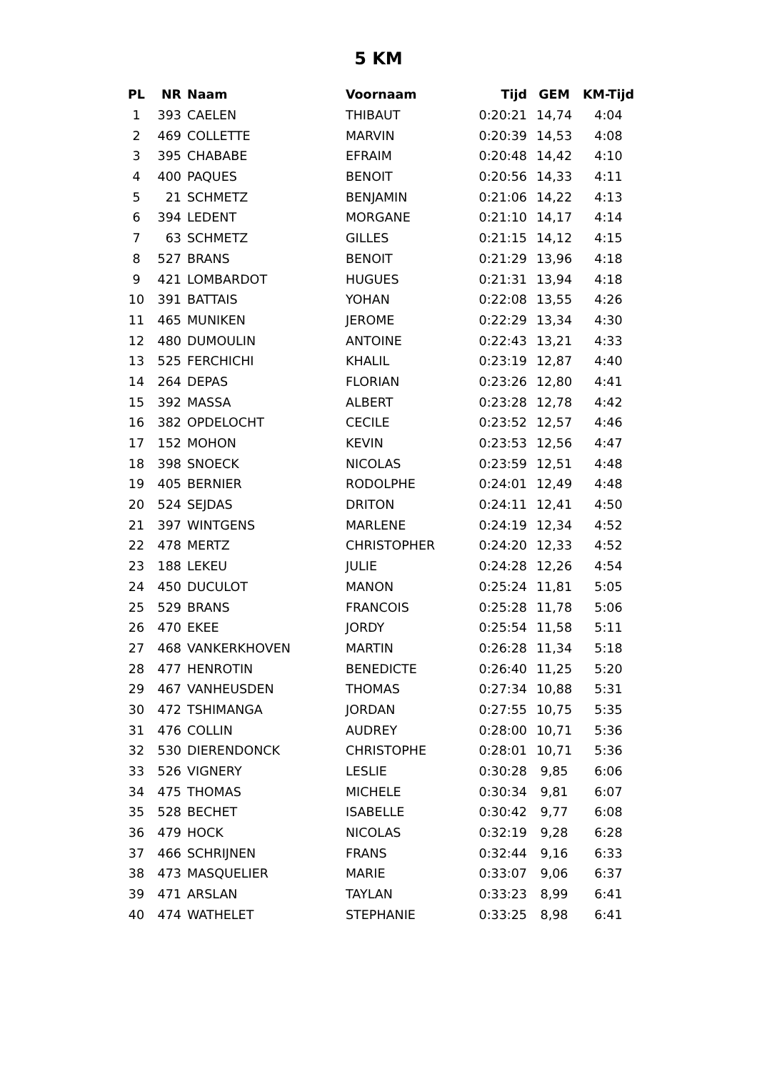5 KM
| PL | NR | Naam | Voornaam | Tijd | GEM | KM-Tijd |
| --- | --- | --- | --- | --- | --- | --- |
| 1 | 393 | CAELEN | THIBAUT | 0:20:21 | 14,74 | 4:04 |
| 2 | 469 | COLLETTE | MARVIN | 0:20:39 | 14,53 | 4:08 |
| 3 | 395 | CHABABE | EFRAIM | 0:20:48 | 14,42 | 4:10 |
| 4 | 400 | PAQUES | BENOIT | 0:20:56 | 14,33 | 4:11 |
| 5 | 21 | SCHMETZ | BENJAMIN | 0:21:06 | 14,22 | 4:13 |
| 6 | 394 | LEDENT | MORGANE | 0:21:10 | 14,17 | 4:14 |
| 7 | 63 | SCHMETZ | GILLES | 0:21:15 | 14,12 | 4:15 |
| 8 | 527 | BRANS | BENOIT | 0:21:29 | 13,96 | 4:18 |
| 9 | 421 | LOMBARDOT | HUGUES | 0:21:31 | 13,94 | 4:18 |
| 10 | 391 | BATTAIS | YOHAN | 0:22:08 | 13,55 | 4:26 |
| 11 | 465 | MUNIKEN | JEROME | 0:22:29 | 13,34 | 4:30 |
| 12 | 480 | DUMOULIN | ANTOINE | 0:22:43 | 13,21 | 4:33 |
| 13 | 525 | FERCHICHI | KHALIL | 0:23:19 | 12,87 | 4:40 |
| 14 | 264 | DEPAS | FLORIAN | 0:23:26 | 12,80 | 4:41 |
| 15 | 392 | MASSA | ALBERT | 0:23:28 | 12,78 | 4:42 |
| 16 | 382 | OPDELOCHT | CECILE | 0:23:52 | 12,57 | 4:46 |
| 17 | 152 | MOHON | KEVIN | 0:23:53 | 12,56 | 4:47 |
| 18 | 398 | SNOECK | NICOLAS | 0:23:59 | 12,51 | 4:48 |
| 19 | 405 | BERNIER | RODOLPHE | 0:24:01 | 12,49 | 4:48 |
| 20 | 524 | SEJDAS | DRITON | 0:24:11 | 12,41 | 4:50 |
| 21 | 397 | WINTGENS | MARLENE | 0:24:19 | 12,34 | 4:52 |
| 22 | 478 | MERTZ | CHRISTOPHER | 0:24:20 | 12,33 | 4:52 |
| 23 | 188 | LEKEU | JULIE | 0:24:28 | 12,26 | 4:54 |
| 24 | 450 | DUCULOT | MANON | 0:25:24 | 11,81 | 5:05 |
| 25 | 529 | BRANS | FRANCOIS | 0:25:28 | 11,78 | 5:06 |
| 26 | 470 | EKEE | JORDY | 0:25:54 | 11,58 | 5:11 |
| 27 | 468 | VANKERKHOVEN | MARTIN | 0:26:28 | 11,34 | 5:18 |
| 28 | 477 | HENROTIN | BENEDICTE | 0:26:40 | 11,25 | 5:20 |
| 29 | 467 | VANHEUSDEN | THOMAS | 0:27:34 | 10,88 | 5:31 |
| 30 | 472 | TSHIMANGA | JORDAN | 0:27:55 | 10,75 | 5:35 |
| 31 | 476 | COLLIN | AUDREY | 0:28:00 | 10,71 | 5:36 |
| 32 | 530 | DIERENDONCK | CHRISTOPHE | 0:28:01 | 10,71 | 5:36 |
| 33 | 526 | VIGNERY | LESLIE | 0:30:28 | 9,85 | 6:06 |
| 34 | 475 | THOMAS | MICHELE | 0:30:34 | 9,81 | 6:07 |
| 35 | 528 | BECHET | ISABELLE | 0:30:42 | 9,77 | 6:08 |
| 36 | 479 | HOCK | NICOLAS | 0:32:19 | 9,28 | 6:28 |
| 37 | 466 | SCHRIJNEN | FRANS | 0:32:44 | 9,16 | 6:33 |
| 38 | 473 | MASQUELIER | MARIE | 0:33:07 | 9,06 | 6:37 |
| 39 | 471 | ARSLAN | TAYLAN | 0:33:23 | 8,99 | 6:41 |
| 40 | 474 | WATHELET | STEPHANIE | 0:33:25 | 8,98 | 6:41 |